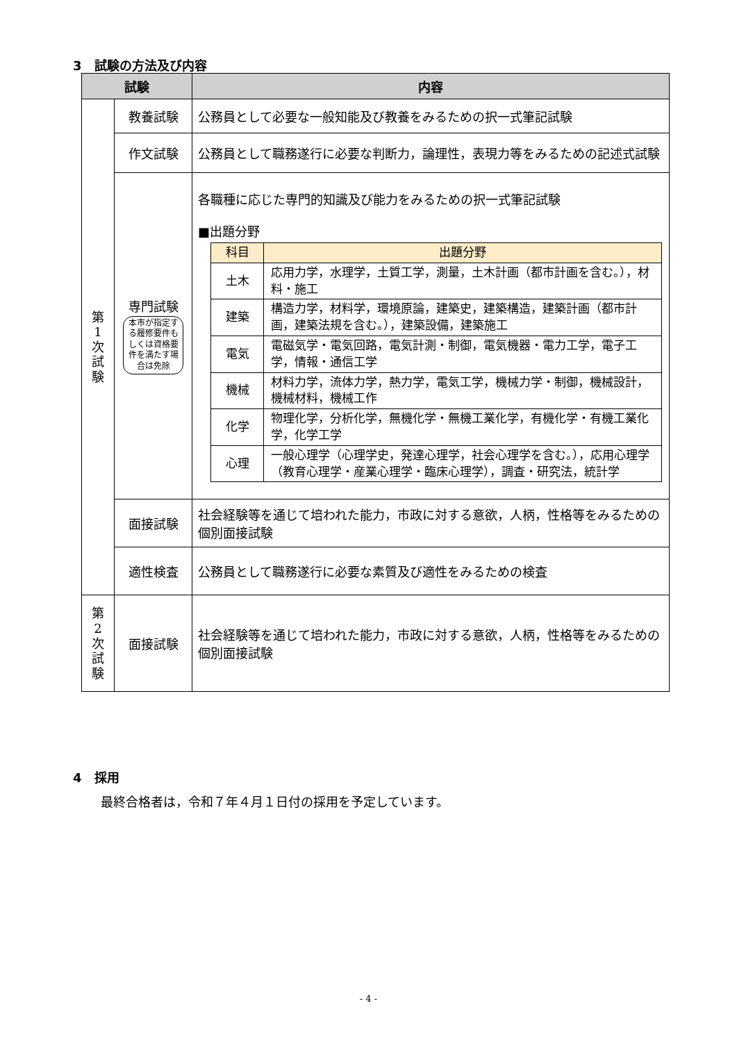3　試験の方法及び内容
| 試験 | | 内容 |
| --- | --- | --- |
| 第 1 次 試 験 | 教養試験 | 公務員として必要な一般知能及び教養をみるための択一式筆記試験 |
| | 作文試験 | 公務員として職務遂行に必要な判断力，論理性，表現力等をみるための記述式試験 |
| | 専門試験 本市が指定する履修要件もしくは資格要件を満たす場合は免除 | 各職種に応じた専門的知識及び能力をみるための択一式筆記試験 ■出題分野 / 科目 / 出題分野 / / 土木 / 応用力学，水理学，土質工学，測量，土木計画（都市計画を含む。），材料・施工 / / 建築 / 構造力学，材料学，環境原論，建築史，建築構造，建築計画（都市計画，建築法規を含む。），建築設備，建築施工 / / 電気 / 電磁気学・電気回路，電気計測・制御，電気機器・電力工学，電子工学，情報・通信工学 / / 機械 / 材料力学，流体力学，熱力学，電気工学，機械力学・制御，機械設計，機械材料，機械工作 / / 化学 / 物理化学，分析化学，無機化学・無機工業化学，有機化学・有機工業化学，化学工学 / / 心理 / 一般心理学（心理学史，発達心理学，社会心理学を含む。），応用心理学（教育心理学・産業心理学・臨床心理学），調査・研究法，統計学 / |
| | 面接試験 | 社会経験等を通じて培われた能力，市政に対する意欲，人柄，性格等をみるための個別面接試験 |
| | 適性検査 | 公務員として職務遂行に必要な素質及び適性をみるための検査 |
| 第 2 次 試 験 | 面接試験 | 社会経験等を通じて培われた能力，市政に対する意欲，人柄，性格等をみるための個別面接試験 |
4　採用
最終合格者は，令和７年４月１日付の採用を予定しています。
- 4 -